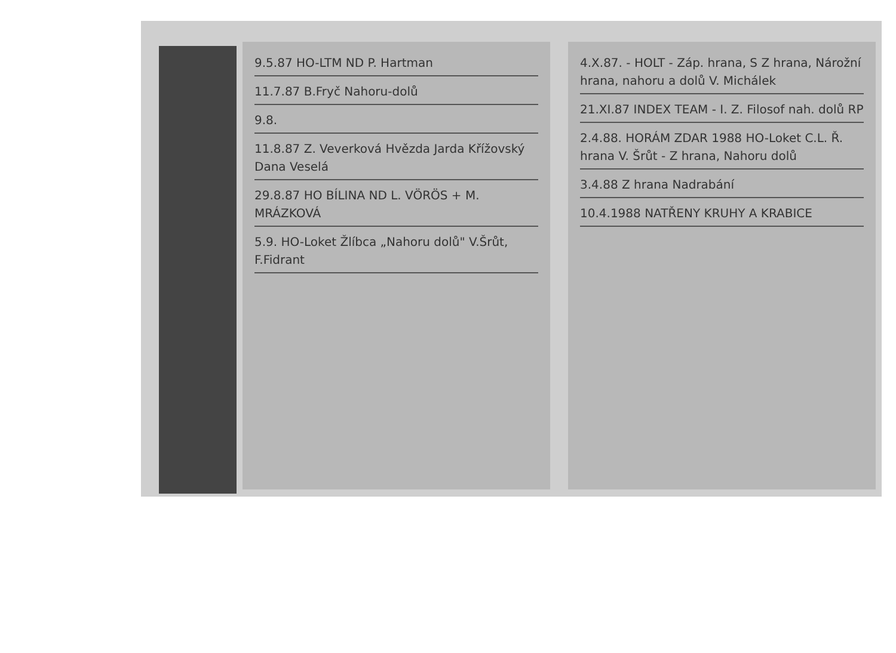9.5.87 HO-LTM ND P. Hartman
11.7.87 B.Fryč Nahoru-dolů
9.8.
11.8.87 Z. Veverková Hvězda Jarda Křížovský Dana Veselá
29.8.87 HO BÍLINA ND L. VÖRÖS + M. MRÁZKOVÁ
5.9. HO-Loket Žlíbca „Nahoru dolů" V.Šrůt, F.Fidrant
4.X.87. - HOLT - Záp. hrana, S Z hrana, Nárožní hrana, nahoru a dolů V. Michálek
21.XI.87 INDEX TEAM - I. Z. Filosof nah. dolů RP
2.4.88. HORÁM ZDAR 1988 HO-Loket C.L. Ř. hrana V. Šrůt - Z hrana, Nahoru dolů
3.4.88 Z hrana Nadrabání
10.4.1988 NATŘENY KRUHY A KRABICE